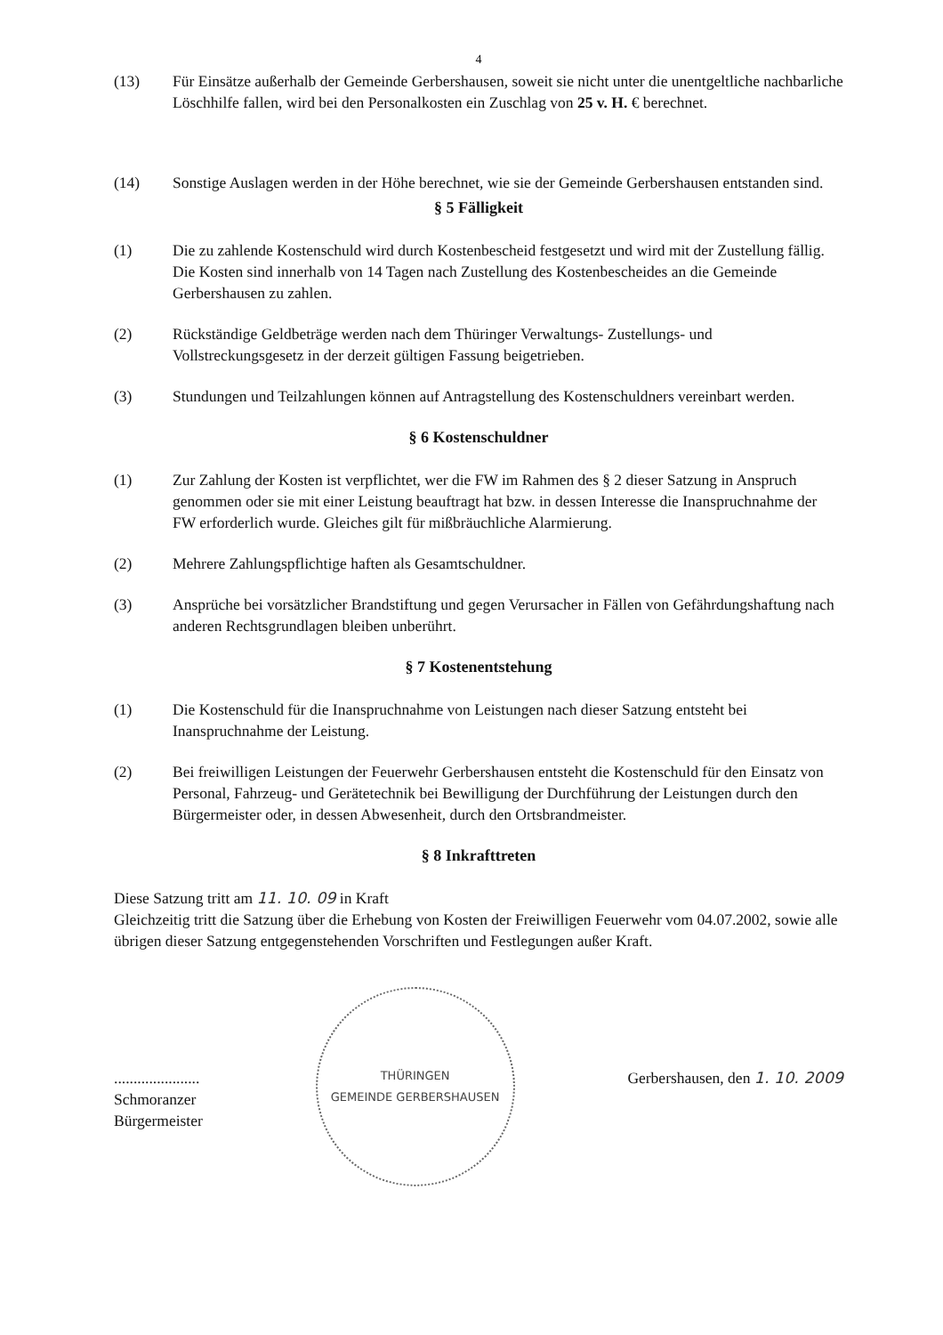4
(13) Für Einsätze außerhalb der Gemeinde Gerbershausen, soweit sie nicht unter die unentgeltliche nachbarliche Löschhilfe fallen, wird bei den Personalkosten ein Zuschlag von 25 v. H. € berechnet.
(14) Sonstige Auslagen werden in der Höhe berechnet, wie sie der Gemeinde Gerbershausen entstanden sind.
§ 5 Fälligkeit
(1) Die zu zahlende Kostenschuld wird durch Kostenbescheid festgesetzt und wird mit der Zustellung fällig. Die Kosten sind innerhalb von 14 Tagen nach Zustellung des Kostenbescheides an die Gemeinde Gerbershausen zu zahlen.
(2) Rückständige Geldbeträge werden nach dem Thüringer Verwaltungs- Zustellungs- und Vollstreckungsgesetz in der derzeit gültigen Fassung beigetrieben.
(3) Stundungen und Teilzahlungen können auf Antragstellung des Kostenschuldners vereinbart werden.
§ 6 Kostenschuldner
(1) Zur Zahlung der Kosten ist verpflichtet, wer die FW im Rahmen des § 2 dieser Satzung in Anspruch genommen oder sie mit einer Leistung beauftragt hat bzw. in dessen Interesse die Inanspruchnahme der FW erforderlich wurde. Gleiches gilt für mißbräuchliche Alarmierung.
(2) Mehrere Zahlungspflichtige haften als Gesamtschuldner.
(3) Ansprüche bei vorsätzlicher Brandstiftung und gegen Verursacher in Fällen von Gefährdungshaftung nach anderen Rechtsgrundlagen bleiben unberührt.
§ 7 Kostenentstehung
(1) Die Kostenschuld für die Inanspruchnahme von Leistungen nach dieser Satzung entsteht bei Inanspruchnahme der Leistung.
(2) Bei freiwilligen Leistungen der Feuerwehr Gerbershausen entsteht die Kostenschuld für den Einsatz von Personal, Fahrzeug- und Gerätetechnik bei Bewilligung der Durchführung der Leistungen durch den Bürgermeister oder, in dessen Abwesenheit, durch den Ortsbrandmeister.
§ 8 Inkrafttreten
Diese Satzung tritt am 11. 10. 09 in Kraft
Gleichzeitig tritt die Satzung über die Erhebung von Kosten der Freiwilligen Feuerwehr vom 04.07.2002, sowie alle übrigen dieser Satzung entgegenstehenden Vorschriften und Festlegungen außer Kraft.
......................
Schmoranzer
Bürgermeister
THÜRINGEN
GEMEINDE GERBERSHAUSEN
Gerbershausen, den 1. 10. 2009